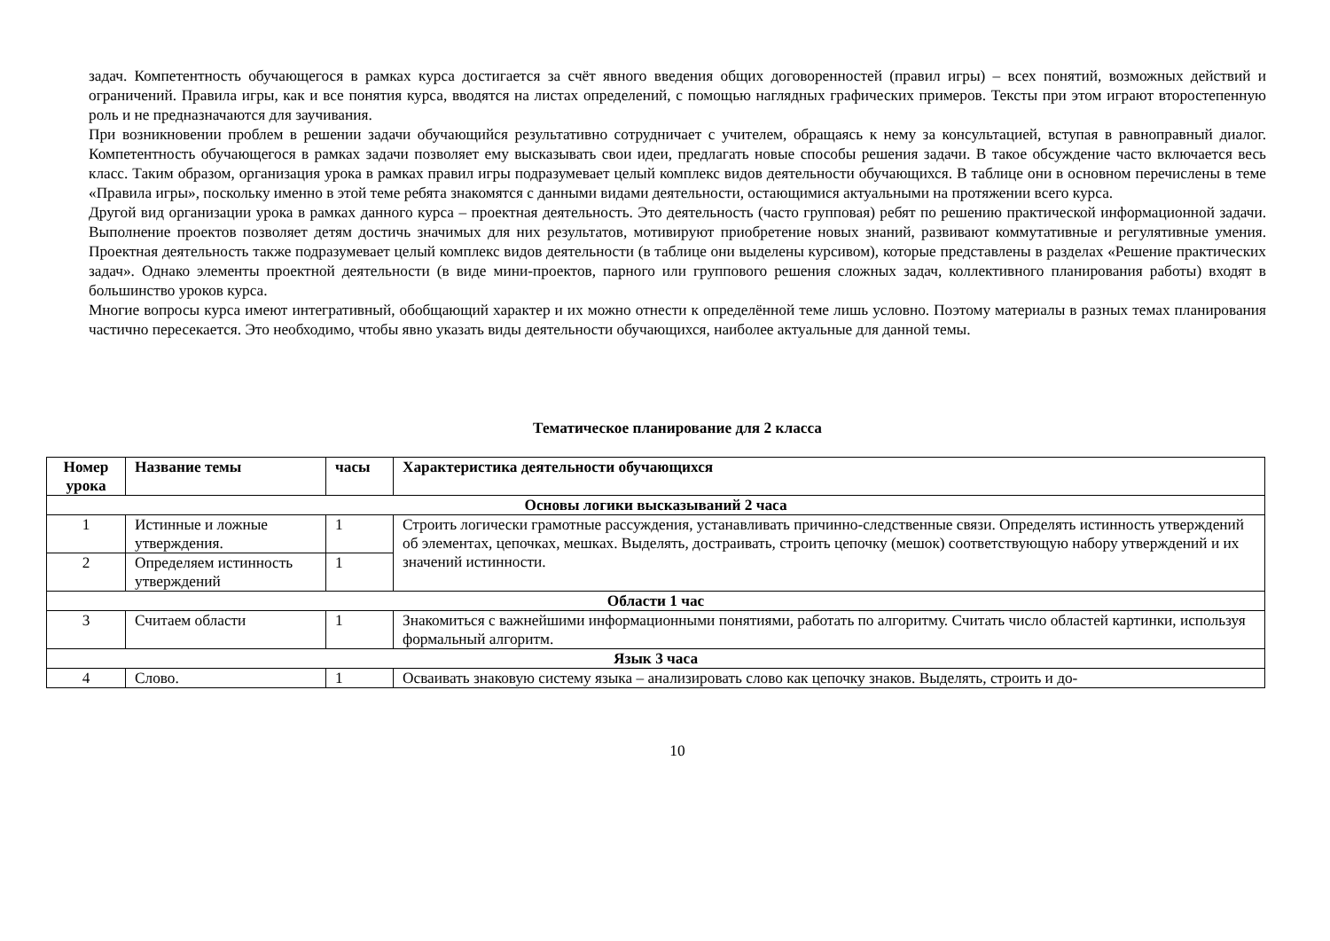задач. Компетентность обучающегося в рамках курса достигается за счёт явного введения общих договоренностей (правил игры) – всех понятий, возможных действий и ограничений. Правила игры, как и все понятия курса, вводятся на листах определений, с помощью наглядных графических примеров. Тексты при этом играют второстепенную роль и не предназначаются для заучивания.
При возникновении проблем в решении задачи обучающийся результативно сотрудничает с учителем, обращаясь к нему за консультацией, вступая в равноправный диалог. Компетентность обучающегося в рамках задачи позволяет ему высказывать свои идеи, предлагать новые способы решения задачи. В такое обсуждение часто включается весь класс. Таким образом, организация урока в рамках правил игры подразумевает целый комплекс видов деятельности обучающихся. В таблице они в основном перечислены в теме «Правила игры», поскольку именно в этой теме ребята знакомятся с данными видами деятельности, остающимися актуальными на протяжении всего курса.
Другой вид организации урока в рамках данного курса – проектная деятельность. Это деятельность (часто групповая) ребят по решению практической информационной задачи. Выполнение проектов позволяет детям достичь значимых для них результатов, мотивируют приобретение новых знаний, развивают коммутативные и регулятивные умения. Проектная деятельность также подразумевает целый комплекс видов деятельности (в таблице они выделены курсивом), которые представлены в разделах «Решение практических задач». Однако элементы проектной деятельности (в виде мини-проектов, парного или группового решения сложных задач, коллективного планирования работы) входят в большинство уроков курса.
Многие вопросы курса имеют интегративный, обобщающий характер и их можно отнести к определённой теме лишь условно. Поэтому материалы в разных темах планирования частично пересекается. Это необходимо, чтобы явно указать виды деятельности обучающихся, наиболее актуальные для данной темы.
Тематическое планирование для 2 класса
| Номер урока | Название темы | часы | Характеристика деятельности обучающихся |
| --- | --- | --- | --- |
| Основы логики высказываний 2 часа | | | |
| 1 | Истинные и ложные утверждения. | 1 | Строить логически грамотные рассуждения, устанавливать причинно-следственные связи. Определять истинность утверждений об элементах, цепочках, мешках. Выделять, достраивать, строить цепочку (мешок) соответствующую набору утверждений и их значений истинности. |
| 2 | Определяем истинность утверждений | 1 | |
| Области 1 час | | | |
| 3 | Считаем области | 1 | Знакомиться с важнейшими информационными понятиями, работать по алгоритму. Считать число областей картинки, используя формальный алгоритм. |
| Язык 3 часа | | | |
| 4 | Слово. | 1 | Осваивать знаковую систему языка – анализировать слово как цепочку знаков. Выделять, строить и до- |
10